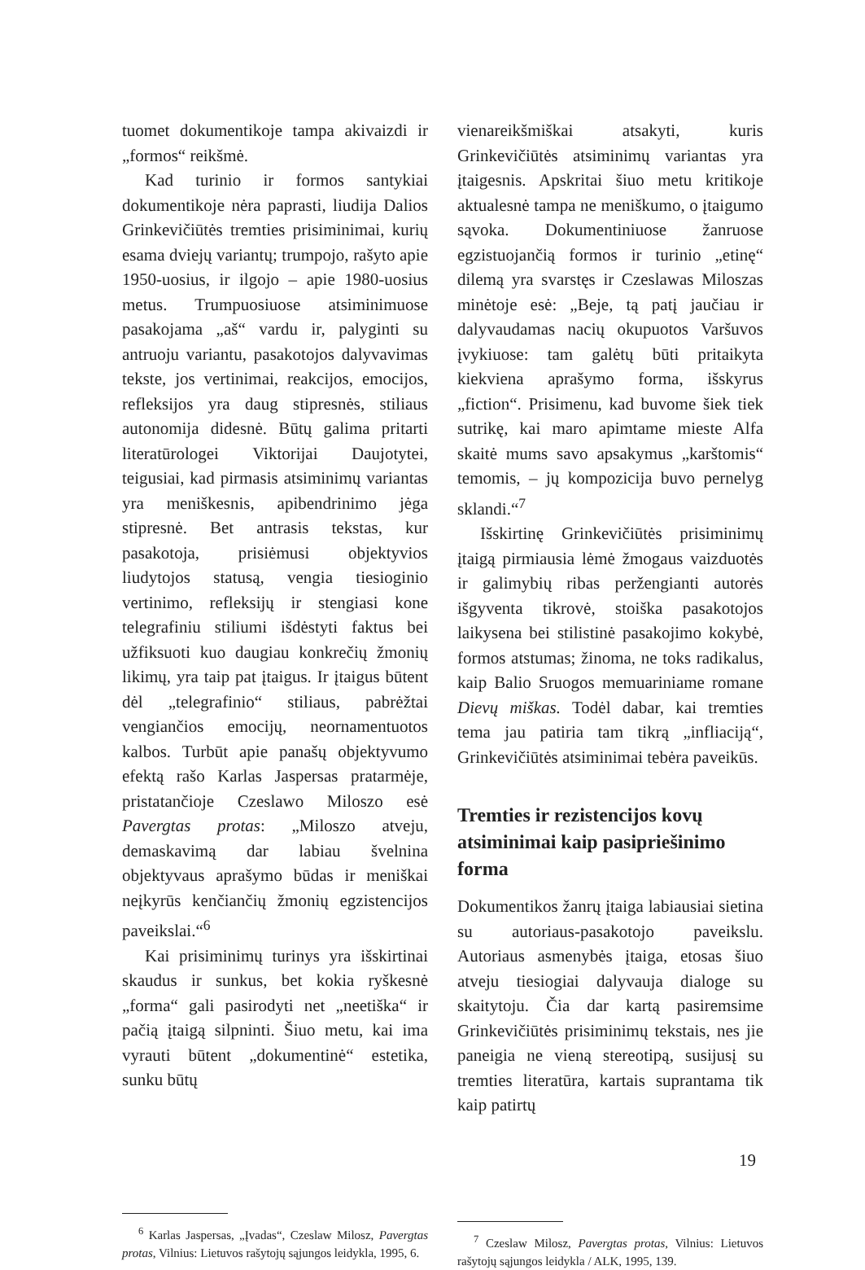tuomet dokumentikoje tampa akivaizdi ir „formos“ reikšmė.
Kad turinio ir formos santykiai dokumentikoje nėra paprasti, liudija Dalios Grinkevičiūtės tremties prisiminimai, kurių esama dviejų variantų; trumpojo, rašyto apie 1950-uosius, ir ilgojo – apie 1980-uosius metus. Trumpuosiuose atsiminimuose pasakojama „aš“ vardu ir, palyginti su antruoju variantu, pasakotojos dalyvavimas tekste, jos vertinimai, reakcijos, emocijos, refleksijos yra daug stipresnės, stiliaus autonomija didesnė. Būtų galima pritarti literatūrologei Viktorijai Daujotytei, teigusiai, kad pirmasis atsiminimų variantas yra meniškesnis, apibendrinimo jėga stipresnė. Bet antrasis tekstas, kur pasakotoja, prisiėmusi objektyvios liudytojos statusą, vengia tiesioginio vertinimo, refleksijų ir stengiasi kone telegrafiniu stiliumi išdėstyti faktus bei užfiksuoti kuo daugiau konkrečių žmonių likimų, yra taip pat įtaigus. Ir įtaigus būtent dėl „telegrafinio“ stiliaus, pabrėžtai vengiančios emocijų, neornamentuotos kalbos. Turbūt apie panašų objektyvumo efektą rašo Karlas Jaspersas pratarmėje, pristatančioje Czeslawo Miloszo esė Pavergtas protas: „Miloszo atveju, demaskavimą dar labiau švelnina objektyvaus aprašymo būdas ir meniškai neįkyrūs kenčiančių žmonių egzistencijos paveikslai.“<sup>6</sup>
Kai prisiminimų turinys yra išskirtinai skaudus ir sunkus, bet kokia ryškesnė „forma“ gali pasirodyti net „neetiška“ ir pačią įtaigą silpninti. Šiuo metu, kai ima vyrauti būtent „dokumentinė“ estetika, sunku būtų
<sup>6</sup> Karlas Jaspersas, „Įvadas“, Czeslaw Milosz, Pavergtas protas, Vilnius: Lietuvos rašytojų sąjungos leidykla, 1995, 6.
vienareikšmiškai atsakyti, kuris Grinkevičiūtės atsiminimų variantas yra įtaigesnis. Apskritai šiuo metu kritikoje aktualesnė tampa ne meniškumo, o įtaigumo sąvoka. Dokumentiniuose žanruose egzistuojančią formos ir turinio „etinę“ dilemą yra svarstęs ir Czeslawas Miloszas minėtoje esė: „Beje, tą patį jaučiau ir dalyvaudamas nacių okupuotos Varšuvos įvykiuose: tam galėtų būti pritaikyta kiekviena aprašymo forma, išskyrus „fiction“. Prisimenu, kad buvome šiek tiek sutrikę, kai maro apimtame mieste Alfa skaitė mums savo apsakymus „karštomis“ temomis, – jų kompozicija buvo pernelyg sklandi.“<sup>7</sup>
Išskirtinę Grinkevičiūtės prisiminimų įtaigą pirmiausia lėmė žmogaus vaizduotės ir galimybių ribas peržengianti autorės išgyventa tikrovė, stoiška pasakotojos laikysena bei stilistinė pasakojimo kokybė, formos atstumas; žinoma, ne toks radikalus, kaip Balio Sruogos memuariniame romane Dievų miškas. Todėl dabar, kai tremties tema jau patiria tam tikrą „infliaciją“, Grinkevičiūtės atsiminimai tebėra paveikūs.
Tremties ir rezistencijos kovų atsiminimai kaip pasipriešinimo forma
Dokumentikos žanrų įtaiga labiausiai sietina su autoriaus-pasakotojo paveikslu. Autoriaus asmenybės įtaiga, etosas šiuo atveju tiesiogiai dalyvauja dialoge su skaitytoju. Čia dar kartą pasiremsime Grinkevičiūtės prisiminimų tekstais, nes jie paneigia ne vieną stereotipą, susijusį su tremties literatūra, kartais suprantama tik kaip patirtų
<sup>7</sup> Czeslaw Milosz, Pavergtas protas, Vilnius: Lietuvos rašytojų sąjungos leidykla / ALK, 1995, 139.
19